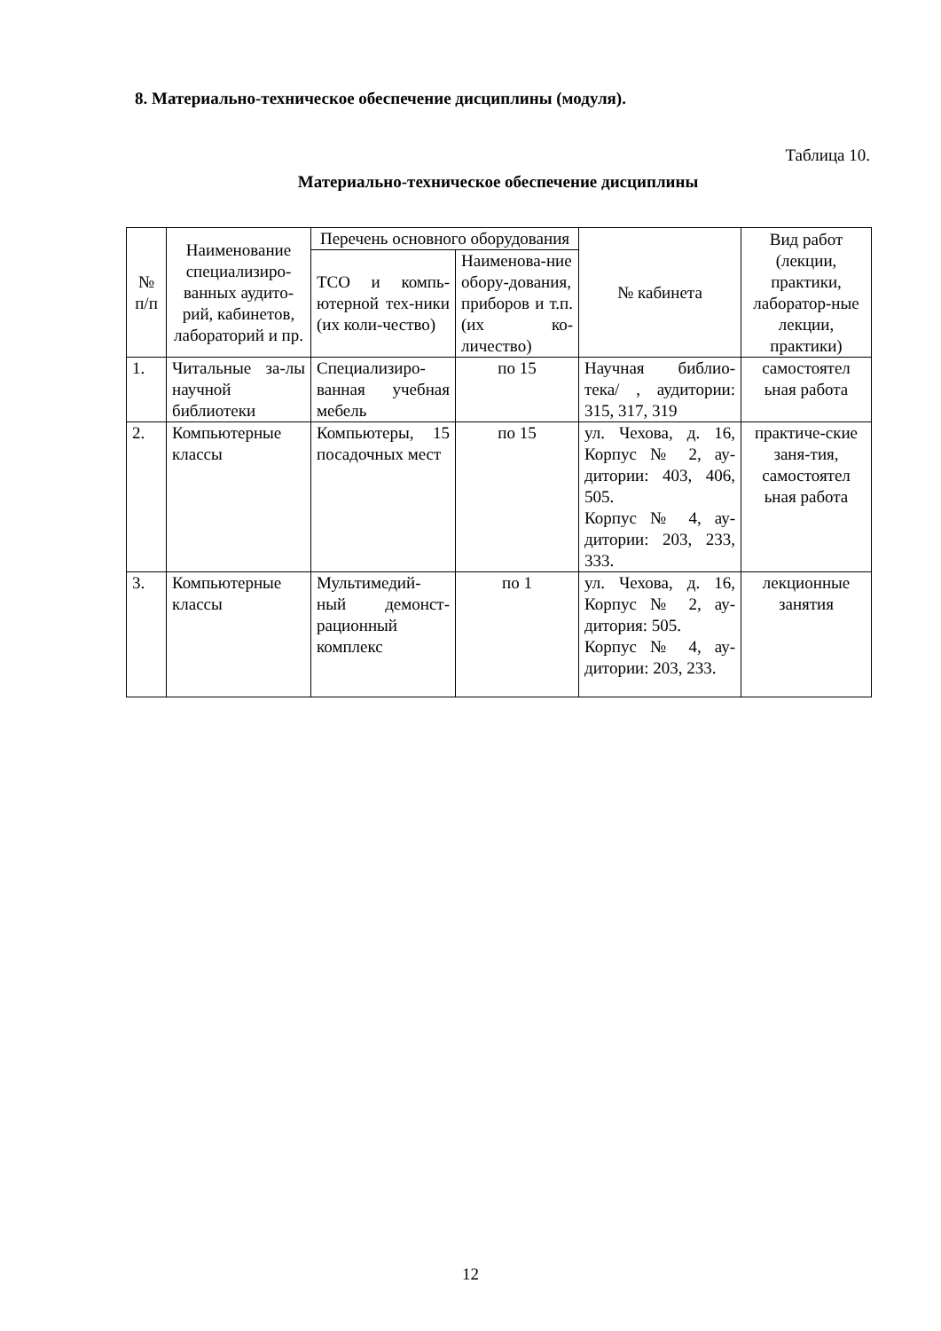8. Материально-техническое обеспечение дисциплины (модуля).
Таблица 10.
Материально-техническое обеспечение дисциплины
| № п/п | Наименование специализиро-ванных аудито-рий, кабинетов, лабораторий и пр. | Перечень основного оборудования | | № кабинета | Вид работ (лекции, практики, лаборатор-ные лекции, практики) |
| --- | --- | --- | --- | --- | --- |
| | | ТСО и компь-ютерной тех-ники (их коли-чество) | Наименова-ние обору-дования, приборов и т.п. (их ко-личество) | | |
| 1. | Читальные за-лы научной библиотеки | Специализиро-ванная учебная мебель | по 15 | Научная библио-тека/ , аудитории: 315, 317, 319 | самостоятел ьная работа |
| 2. | Компьютерные классы | Компьютеры, 15 посадочных мест | по 15 | ул. Чехова, д. 16, Корпус № 2, ау-дитории: 403, 406, 505. Корпус № 4, ау-дитории: 203, 233, 333. | практиче-ские заня-тия, самостоятел ьная работа |
| 3. | Компьютерные классы | Мультимедий-ный демонст-рационный комплекс | по 1 | ул. Чехова, д. 16, Корпус № 2, ау-дитория: 505. Корпус № 4, ау-дитории: 203, 233. | лекционные занятия |
12